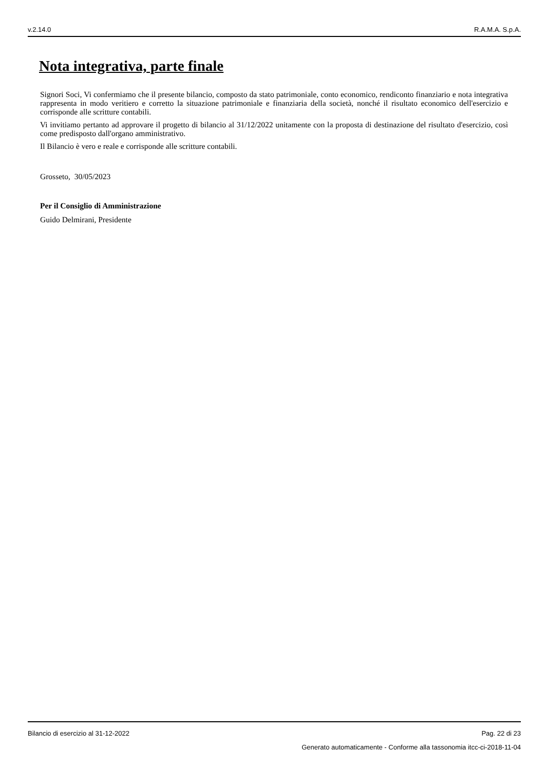v.2.14.0 R.A.M.A. S.p.A.
Nota integrativa, parte finale
Signori Soci, Vi confermiamo che il presente bilancio, composto da stato patrimoniale, conto economico, rendiconto finanziario e nota integrativa rappresenta in modo veritiero e corretto la situazione patrimoniale e finanziaria della società, nonché il risultato economico dell'esercizio e corrisponde alle scritture contabili.
Vi invitiamo pertanto ad approvare il progetto di bilancio al 31/12/2022 unitamente con la proposta di destinazione del risultato d'esercizio, così come predisposto dall'organo amministrativo.
Il Bilancio è vero e reale e corrisponde alle scritture contabili.
Grosseto, 30/05/2023
Per il Consiglio di Amministrazione
Guido Delmirani, Presidente
Bilancio di esercizio al 31-12-2022 Pag. 22 di 23
Generato automaticamente - Conforme alla tassonomia itcc-ci-2018-11-04